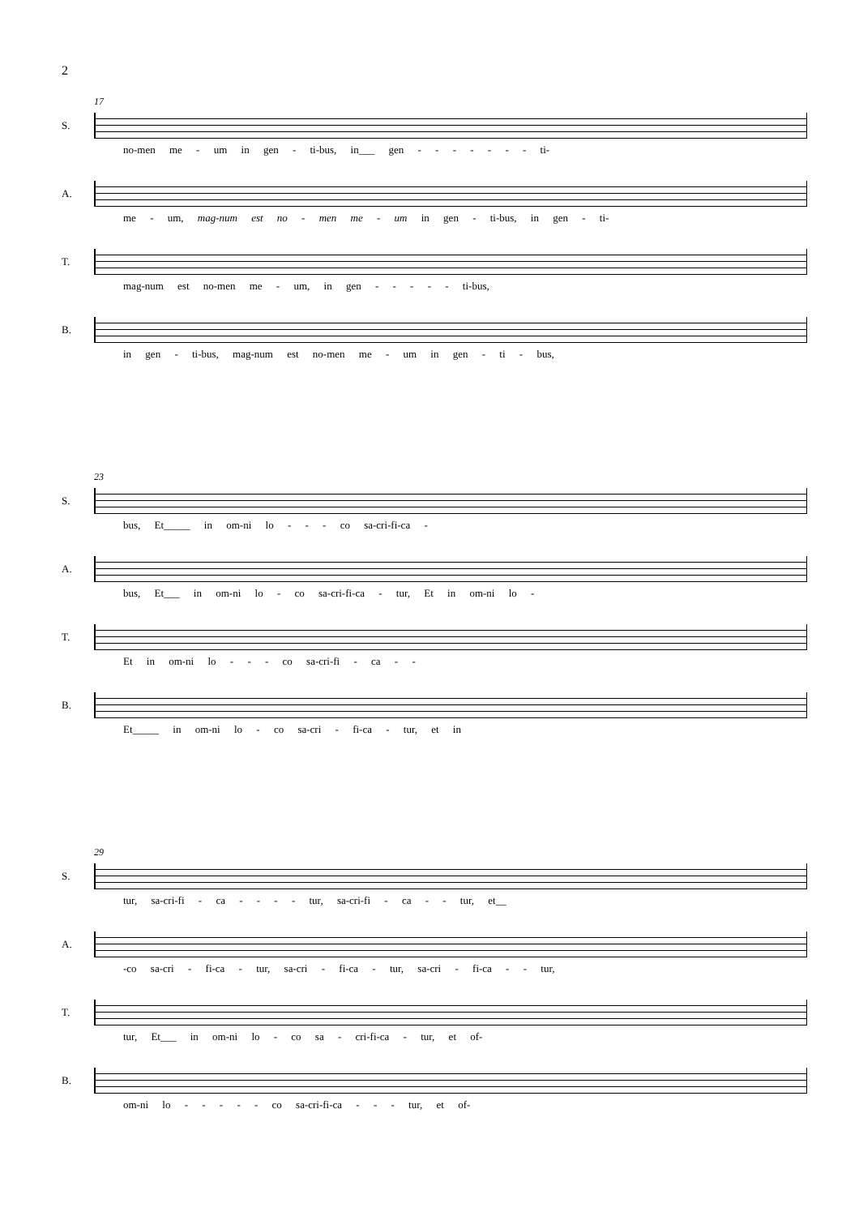2
17
S.
no-men me - um in gen - ti-bus, in___ gen - - - - - - - ti-
A.
me - um, mag-num est no - men me - um in gen - ti-bus, in gen - ti-
T.
mag-num est no-men me - um, in gen - - - - - ti-bus,
B.
in gen - ti-bus, mag-num est no-men me - um in gen - ti - bus,
23
S.
bus, Et_____ in om-ni lo - - - co sa-cri-fi-ca -
A.
bus, Et___ in om-ni lo - co sa-cri-fi-ca - tur, Et in om-ni lo -
T.
Et in om-ni lo - - - co sa-cri-fi - ca - -
B.
Et_____ in om-ni lo - co sa-cri - fi-ca - tur, et in
29
S.
tur, sa-cri-fi - ca - - - - tur, sa-cri-fi - ca - - tur, et__
A.
-co sa-cri - fi-ca - tur, sa-cri - fi-ca - tur, sa-cri - fi-ca - - tur,
T.
tur, Et___ in om-ni lo - co sa - cri-fi-ca - tur, et of-
B.
om-ni lo - - - - - co sa-cri-fi-ca - - - tur, et of-